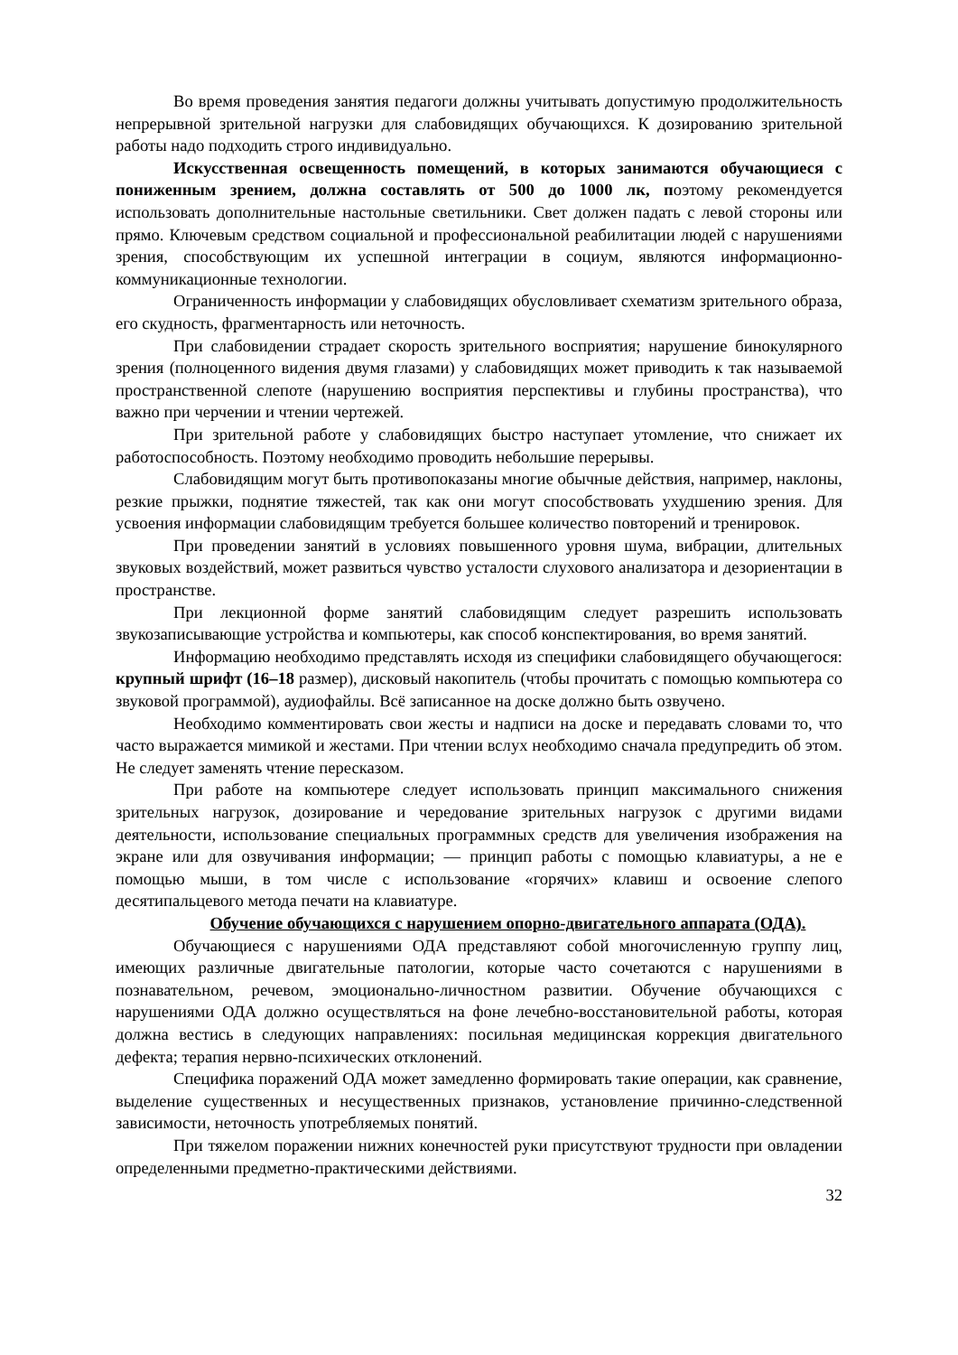Во время проведения занятия педагоги должны учитывать допустимую продолжительность непрерывной зрительной нагрузки для слабовидящих обучающихся. К дозированию зрительной работы надо подходить строго индивидуально.
Искусственная освещенность помещений, в которых занимаются обучающиеся с пониженным зрением, должна составлять от 500 до 1000 лк, поэтому рекомендуется использовать дополнительные настольные светильники. Свет должен падать с левой стороны или прямо. Ключевым средством социальной и профессиональной реабилитации людей с нарушениями зрения, способствующим их успешной интеграции в социум, являются информационно-коммуникационные технологии.
Ограниченность информации у слабовидящих обусловливает схематизм зрительного образа, его скудность, фрагментарность или неточность.
При слабовидении страдает скорость зрительного восприятия; нарушение бинокулярного зрения (полноценного видения двумя глазами) у слабовидящих может приводить к так называемой пространственной слепоте (нарушению восприятия перспективы и глубины пространства), что важно при черчении и чтении чертежей.
При зрительной работе у слабовидящих быстро наступает утомление, что снижает их работоспособность. Поэтому необходимо проводить небольшие перерывы.
Слабовидящим могут быть противопоказаны многие обычные действия, например, наклоны, резкие прыжки, поднятие тяжестей, так как они могут способствовать ухудшению зрения. Для усвоения информации слабовидящим требуется большее количество повторений и тренировок.
При проведении занятий в условиях повышенного уровня шума, вибрации, длительных звуковых воздействий, может развиться чувство усталости слухового анализатора и дезориентации в пространстве.
При лекционной форме занятий слабовидящим следует разрешить использовать звукозаписывающие устройства и компьютеры, как способ конспектирования, во время занятий.
Информацию необходимо представлять исходя из специфики слабовидящего обучающегося: крупный шрифт (16–18 размер), дисковый накопитель (чтобы прочитать с помощью компьютера со звуковой программой), аудиофайлы. Всё записанное на доске должно быть озвучено.
Необходимо комментировать свои жесты и надписи на доске и передавать словами то, что часто выражается мимикой и жестами. При чтении вслух необходимо сначала предупредить об этом. Не следует заменять чтение пересказом.
При работе на компьютере следует использовать принцип максимального снижения зрительных нагрузок, дозирование и чередование зрительных нагрузок с другими видами деятельности, использование специальных программных средств для увеличения изображения на экране или для озвучивания информации; — принцип работы с помощью клавиатуры, а не е помощью мыши, в том числе с использование «горячих» клавиш и освоение слепого десятипальцевого метода печати на клавиатуре.
Обучение обучающихся с нарушением опорно-двигательного аппарата (ОДА).
Обучающиеся с нарушениями ОДА представляют собой многочисленную группу лиц, имеющих различные двигательные патологии, которые часто сочетаются с нарушениями в познавательном, речевом, эмоционально-личностном развитии. Обучение обучающихся с нарушениями ОДА должно осуществляться на фоне лечебно-восстановительной работы, которая должна вестись в следующих направлениях: посильная медицинская коррекция двигательного дефекта; терапия нервно-психических отклонений.
Специфика поражений ОДА может замедленно формировать такие операции, как сравнение, выделение существенных и несущественных признаков, установление причинно-следственной зависимости, неточность употребляемых понятий.
При тяжелом поражении нижних конечностей руки присутствуют трудности при овладении определенными предметно-практическими действиями.
32